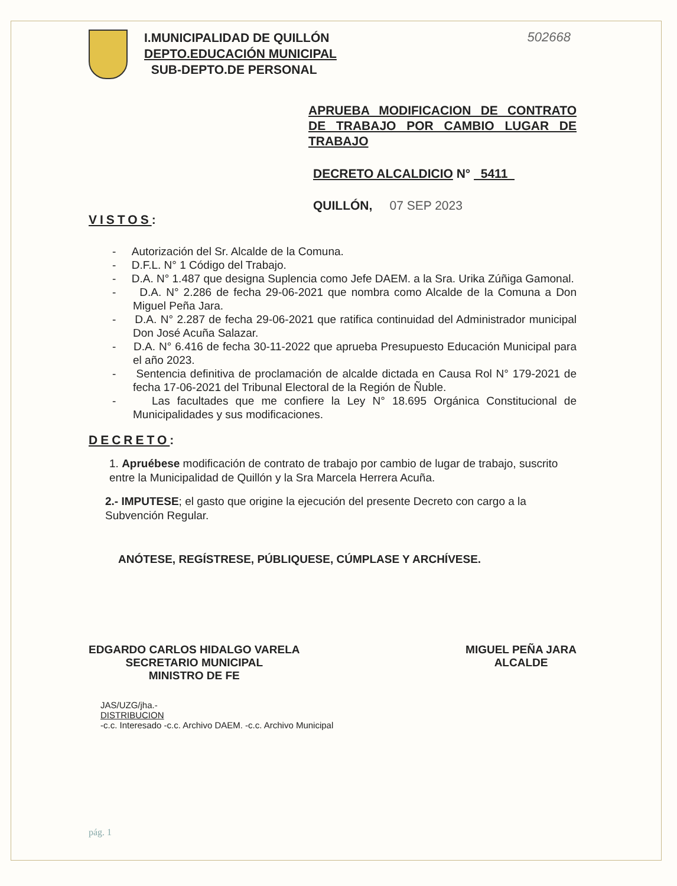502668
I.MUNICIPALIDAD DE QUILLÓN
DEPTO.EDUCACIÓN MUNICIPAL
SUB-DEPTO.DE PERSONAL
APRUEBA MODIFICACION DE CONTRATO DE TRABAJO POR CAMBIO LUGAR DE TRABAJO
DECRETO ALCALDICIO N° 5411
QUILLÓN, 07 SEP 2023
VISTOS:
- Autorización del Sr. Alcalde de la Comuna.
- D.F.L. N° 1 Código del Trabajo.
- D.A. N° 1.487 que designa Suplencia como Jefe DAEM. a la Sra. Urika Zúñiga Gamonal.
- D.A. N° 2.286 de fecha 29-06-2021 que nombra como Alcalde de la Comuna a Don Miguel Peña Jara.
- D.A. N° 2.287 de fecha 29-06-2021 que ratifica continuidad del Administrador municipal Don José Acuña Salazar.
- D.A. N° 6.416 de fecha 30-11-2022 que aprueba Presupuesto Educación Municipal para el año 2023.
- Sentencia definitiva de proclamación de alcalde dictada en Causa Rol N° 179-2021 de fecha 17-06-2021 del Tribunal Electoral de la Región de Ñuble.
- Las facultades que me confiere la Ley N° 18.695 Orgánica Constitucional de Municipalidades y sus modificaciones.
DECRETO:
1. Apruébese modificación de contrato de trabajo por cambio de lugar de trabajo, suscrito entre la Municipalidad de Quillón y la Sra Marcela Herrera Acuña.
2.- IMPUTESE; el gasto que origine la ejecución del presente Decreto con cargo a la Subvención Regular.
ANÓTESE, REGÍSTRESE, PÚBLIQUESE, CÚMPLASE Y ARCHÍVESE.
EDGARDO CARLOS HIDALGO VARELA
SECRETARIO MUNICIPAL
MINISTRO DE FE
MIGUEL PEÑA JARA
ALCALDE
JAS/UZG/jha.-
DISTRIBUCION
-c.c. Interesado -c.c. Archivo DAEM. -c.c. Archivo Municipal
pág. 1